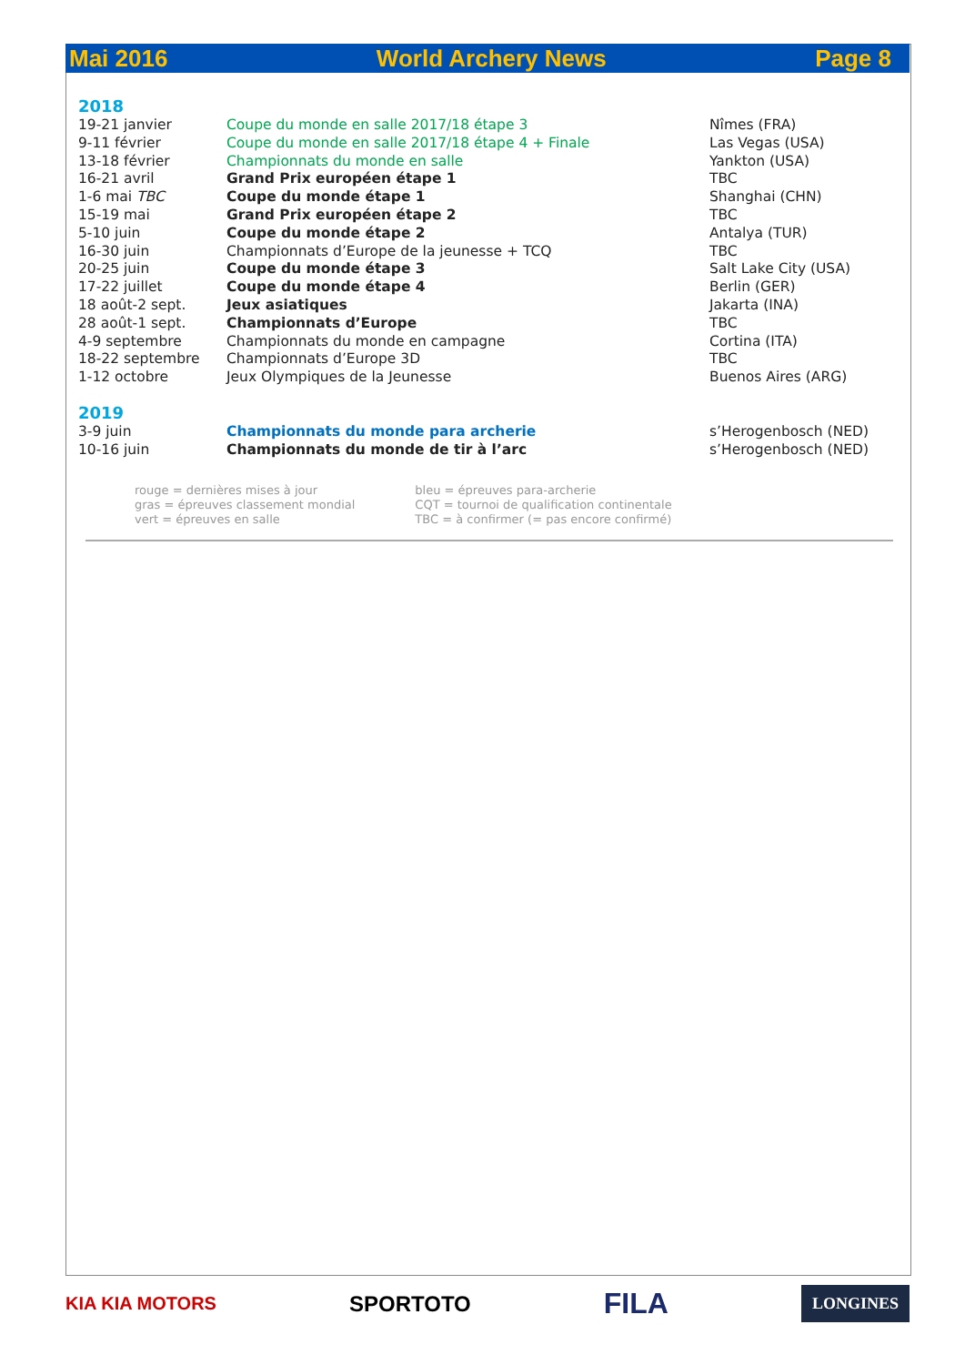Mai 2016 World Archery News Page 8
2018
| 19-21 janvier | Coupe du monde en salle 2017/18 étape 3 | Nîmes (FRA) |
| 9-11 février | Coupe du monde en salle 2017/18 étape 4 + Finale | Las Vegas (USA) |
| 13-18 février | Championnats du monde en salle | Yankton (USA) |
| 16-21 avril | Grand Prix européen étape 1 | TBC |
| 1-6 mai TBC | Coupe du monde étape 1 | Shanghai (CHN) |
| 15-19 mai | Grand Prix européen étape 2 | TBC |
| 5-10 juin | Coupe du monde étape 2 | Antalya (TUR) |
| 16-30 juin | Championnats d’Europe de la jeunesse + TCQ | TBC |
| 20-25 juin | Coupe du monde étape 3 | Salt Lake City (USA) |
| 17-22 juillet | Coupe du monde étape 4 | Berlin (GER) |
| 18 août-2 sept. | Jeux asiatiques | Jakarta (INA) |
| 28 août-1 sept. | Championnats d’Europe | TBC |
| 4-9 septembre | Championnats du monde en campagne | Cortina (ITA) |
| 18-22 septembre | Championnats d’Europe 3D | TBC |
| 1-12 octobre | Jeux Olympiques de la Jeunesse | Buenos Aires (ARG) |
2019
| 3-9 juin | Championnats du monde para archerie | s’Herogenbosch (NED) |
| 10-16 juin | Championnats du monde de tir à l’arc | s’Herogenbosch (NED) |
rouge = dernières mises à jour
gras = épreuves classement mondial
vert = épreuves en salle
bleu = épreuves para-archerie
CQT = tournoi de qualification continentale
TBC = à confirmer (= pas encore confirmé)
KIA KIA MOTORS SPORTOTO FILA LONGINES